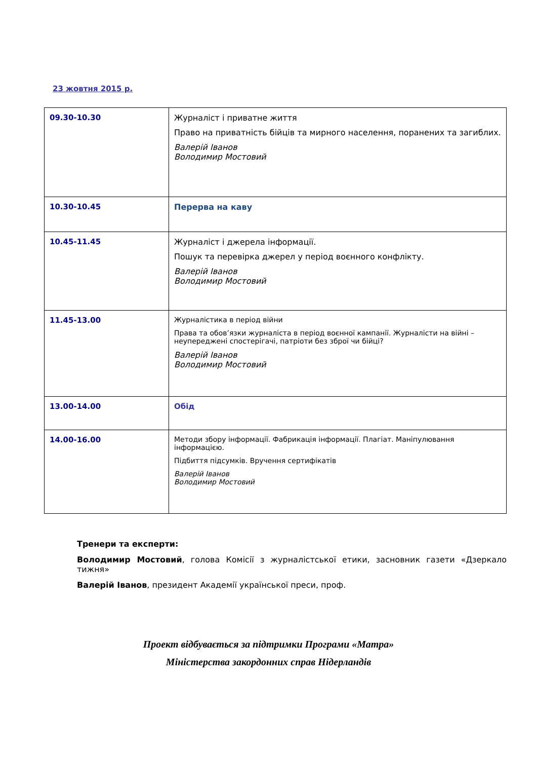23 жовтня 2015 р.
| 09.30-10.30 | Журналіст і приватне життя Право на приватність бійців та мирного населення, поранених та загиблих. Валерій Іванов Володимир Мостовий |
| 10.30-10.45 | Перерва на каву |
| 10.45-11.45 | Журналіст і джерела інформації. Пошук та перевірка джерел у період воєнного конфлікту. Валерій Іванов Володимир Мостовий |
| 11.45-13.00 | Журналістика в період війни Права та обов’язки журналіста в період воєнної кампанії. Журналісти на війні – неупереджені спостерігачі, патріоти без зброї чи бійці? Валерій Іванов Володимир Мостовий |
| 13.00-14.00 | Обід |
| 14.00-16.00 | Методи збору інформації. Фабрикація інформації. Плагіат. Маніпулювання інформацією. Підбиття підсумків. Вручення сертифікатів Валерій Іванов Володимир Мостовий |
Тренери та експерти:
Володимир Мостовий, голова Комісії з журналістської етики, засновник газети «Дзеркало тижня»
Валерій Іванов, президент Академії української преси, проф.
Проект відбувається за підтримки Програми «Матра»
Міністерства закордонних справ Нідерландів